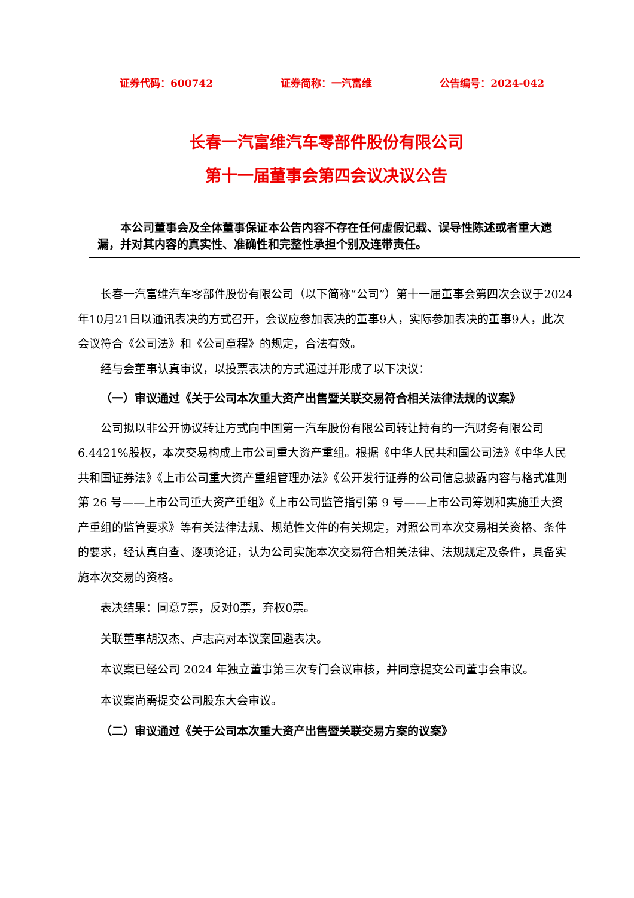证券代码：600742 证券简称：一汽富维 公告编号：2024-042
长春一汽富维汽车零部件股份有限公司
第十一届董事会第四会议决议公告
  本公司董事会及全体董事保证本公告内容不存在任何虚假记载、误导性陈述或者重大遗漏，并对其内容的真实性、准确性和完整性承担个别及连带责任。
长春一汽富维汽车零部件股份有限公司（以下简称“公司”）第十一届董事会第四次会议于2024年10月21日以通讯表决的方式召开，会议应参加表决的董事9人，实际参加表决的董事9人，此次会议符合《公司法》和《公司章程》的规定，合法有效。
经与会董事认真审议，以投票表决的方式通过并形成了以下决议：
（一）审议通过《关于公司本次重大资产出售暨关联交易符合相关法律法规的议案》
公司拟以非公开协议转让方式向中国第一汽车股份有限公司转让持有的一汽财务有限公司 6.4421%股权，本次交易构成上市公司重大资产重组。根据《中华人民共和国公司法》《中华人民共和国证券法》《上市公司重大资产重组管理办法》《公开发行证券的公司信息披露内容与格式准则第 26 号——上市公司重大资产重组》《上市公司监管指引第 9 号——上市公司筹划和实施重大资产重组的监管要求》等有关法律法规、规范性文件的有关规定，对照公司本次交易相关资格、条件的要求，经认真自查、逐项论证，认为公司实施本次交易符合相关法律、法规规定及条件，具备实施本次交易的资格。
表决结果：同意7票，反对0票，弃权0票。
关联董事胡汉杰、卢志高对本议案回避表决。
本议案已经公司 2024 年独立董事第三次专门会议审核，并同意提交公司董事会审议。
本议案尚需提交公司股东大会审议。
（二）审议通过《关于公司本次重大资产出售暨关联交易方案的议案》